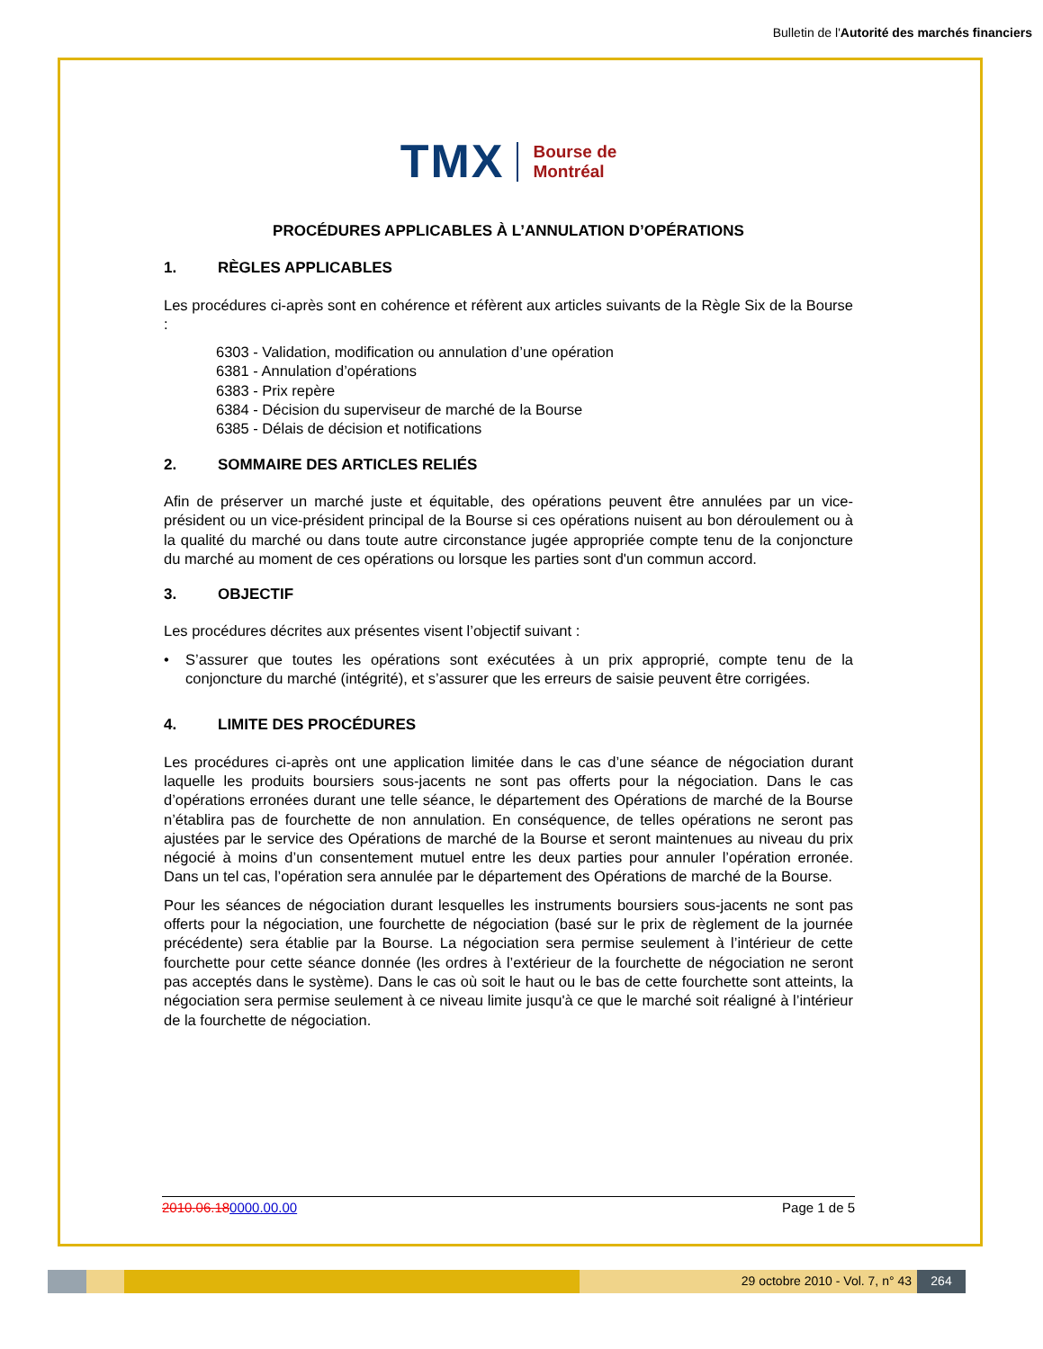Bulletin de l'Autorité des marchés financiers
TMX
Bourse de
Montréal
PROCÉDURES APPLICABLES À L’ANNULATION D’OPÉRATIONS
1. RÈGLES APPLICABLES
Les procédures ci-après sont en cohérence et réfèrent aux articles suivants de la Règle Six de la Bourse :
6303 - Validation, modification ou annulation d’une opération
6381 - Annulation d’opérations
6383 - Prix repère
6384 - Décision du superviseur de marché de la Bourse
6385 - Délais de décision et notifications
2. SOMMAIRE DES ARTICLES RELIÉS
Afin de préserver un marché juste et équitable, des opérations peuvent être annulées par un vice-président ou un vice-président principal de la Bourse si ces opérations nuisent au bon déroulement ou à la qualité du marché ou dans toute autre circonstance jugée appropriée compte tenu de la conjoncture du marché au moment de ces opérations ou lorsque les parties sont d'un commun accord.
3. OBJECTIF
Les procédures décrites aux présentes visent l’objectif suivant :
• S’assurer que toutes les opérations sont exécutées à un prix approprié, compte tenu de la conjoncture du marché (intégrité), et s’assurer que les erreurs de saisie peuvent être corrigées.
4. LIMITE DES PROCÉDURES
Les procédures ci-après ont une application limitée dans le cas d’une séance de négociation durant laquelle les produits boursiers sous-jacents ne sont pas offerts pour la négociation. Dans le cas d’opérations erronées durant une telle séance, le département des Opérations de marché de la Bourse n’établira pas de fourchette de non annulation. En conséquence, de telles opérations ne seront pas ajustées par le service des Opérations de marché de la Bourse et seront maintenues au niveau du prix négocié à moins d’un consentement mutuel entre les deux parties pour annuler l’opération erronée. Dans un tel cas, l’opération sera annulée par le département des Opérations de marché de la Bourse.
Pour les séances de négociation durant lesquelles les instruments boursiers sous-jacents ne sont pas offerts pour la négociation, une fourchette de négociation (basé sur le prix de règlement de la journée précédente) sera établie par la Bourse. La négociation sera permise seulement à l’intérieur de cette fourchette pour cette séance donnée (les ordres à l’extérieur de la fourchette de négociation ne seront pas acceptés dans le système). Dans le cas où soit le haut ou le bas de cette fourchette sont atteints, la négociation sera permise seulement à ce niveau limite jusqu'à ce que le marché soit réaligné à l’intérieur de la fourchette de négociation.
2010.06.180000.00.00 Page 1 de 5
29 octobre 2010 - Vol. 7, n° 43
264